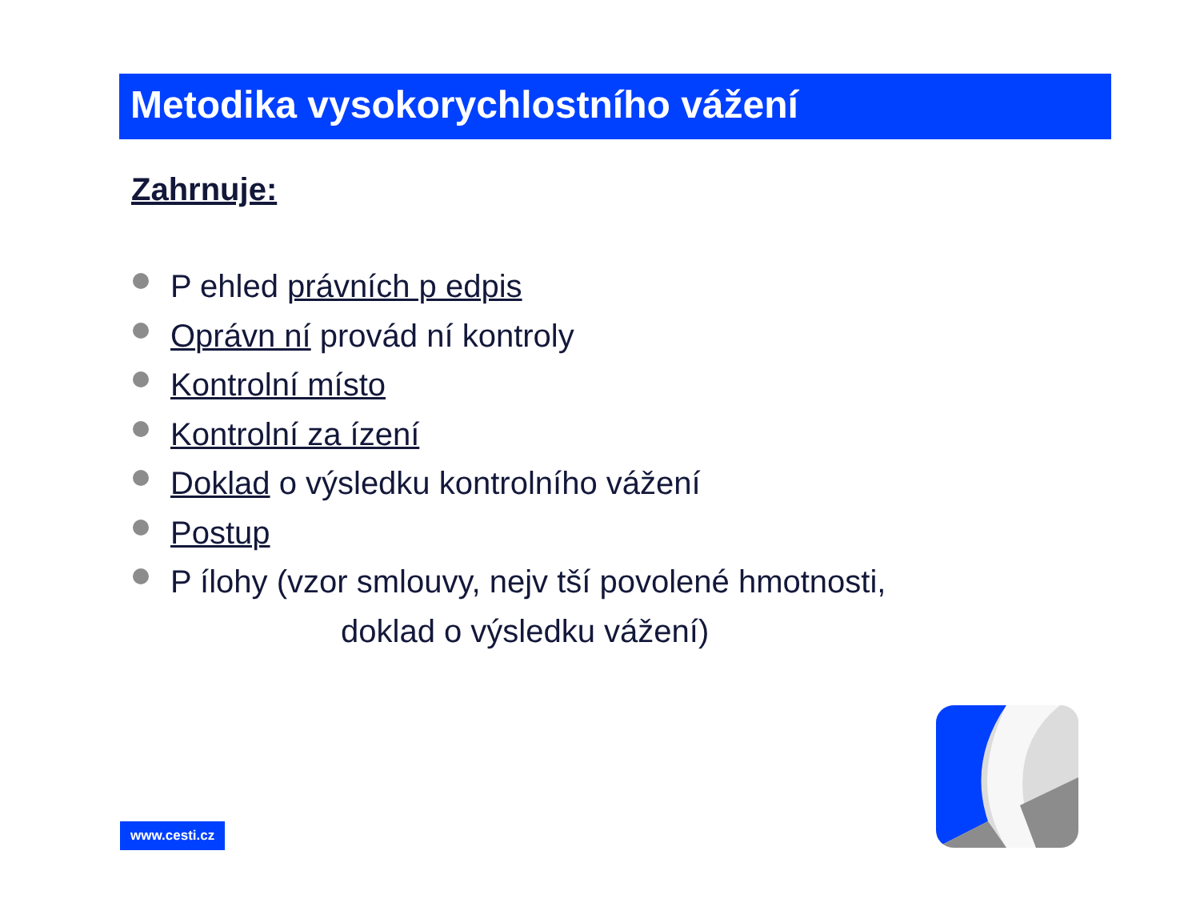Metodika vysokorychlostního vážení
Zahrnuje:
P ehled právních p edpis
Oprávn ní provád ní kontroly
Kontrolní místo
Kontrolní za ízení
Doklad o výsledku kontrolního vážení
Postup
P ílohy (vzor smlouvy, nejv tší povolené hmotnosti,
doklad o výsledku vážení)
www.cesti.cz